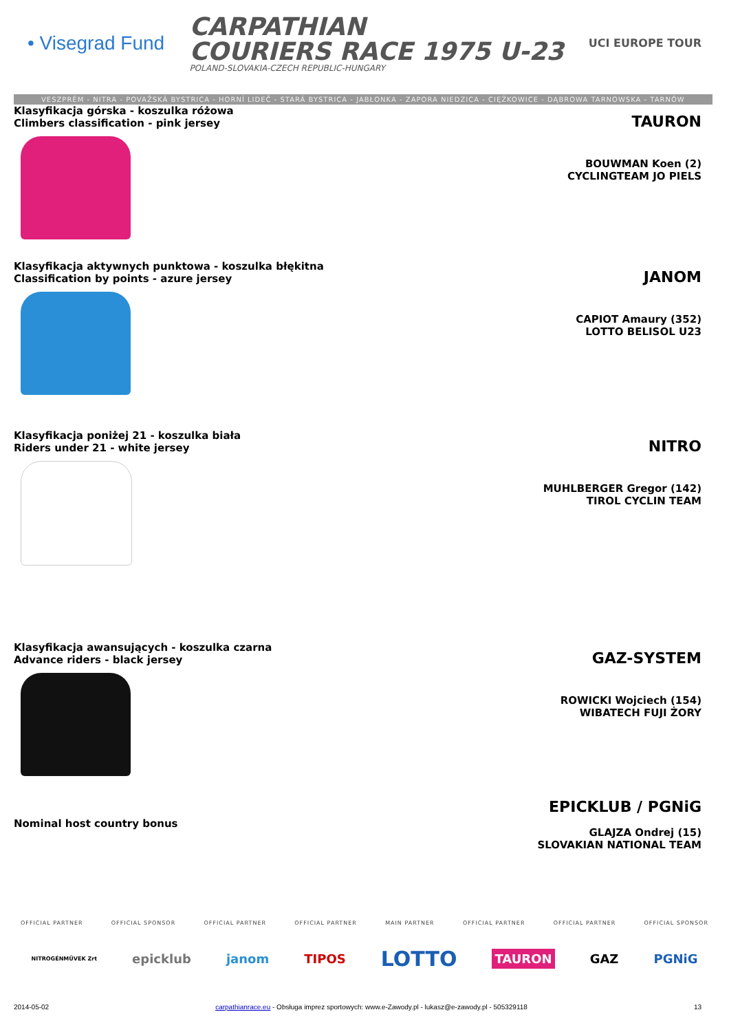• Visegrad Fund
CARPATHIAN
COURIERS RACE 1975 U-23
POLAND-SLOVAKIA-CZECH REPUBLIC-HUNGARY
UCI EUROPE TOUR
VESZPRÉM - NITRA - POVAŽSKÁ BYSTRICA - HORNÍ LIDEČ - STARÁ BYSTRICA - JABŁONKA - ZAPORA NIEDZICA - CIĘŻKOWICE - DĄBROWA TARNOWSKA - TARNÓW
Klasyfikacja górska - koszulka różowa
Climbers classification - pink jersey
TAURON
BOUWMAN Koen (2)
CYCLINGTEAM JO PIELS
Klasyfikacja aktywnych punktowa - koszulka błękitna
Classification by points - azure jersey
JANOM
CAPIOT Amaury (352)
LOTTO BELISOL U23
Klasyfikacja poniżej 21 - koszulka biała
Riders under 21 - white jersey
NITRO
MUHLBERGER Gregor (142)
TIROL CYCLIN TEAM
Klasyfikacja awansujących - koszulka czarna
Advance riders - black jersey
GAZ-SYSTEM
ROWICKI Wojciech (154)
WIBATECH FUJI ŻORY
Nominal host country bonus
EPICKLUB / PGNiG
GLAJZA Ondrej (15)
SLOVAKIAN NATIONAL TEAM
OFFICIAL PARTNER OFFICIAL SPONSOR OFFICIAL PARTNER OFFICIAL PARTNER MAIN PARTNER OFFICIAL PARTNER OFFICIAL PARTNER OFFICIAL SPONSOR
NITROGÉNMŰVEK Zrt epicklub janom TIPOS LOTTO TAURON GAZ PGNiG
2014-05-02 carpathianrace.eu - Obsługa imprez sportowych: www.e-Zawody.pl - lukasz@e-zawody.pl - 505329118 13